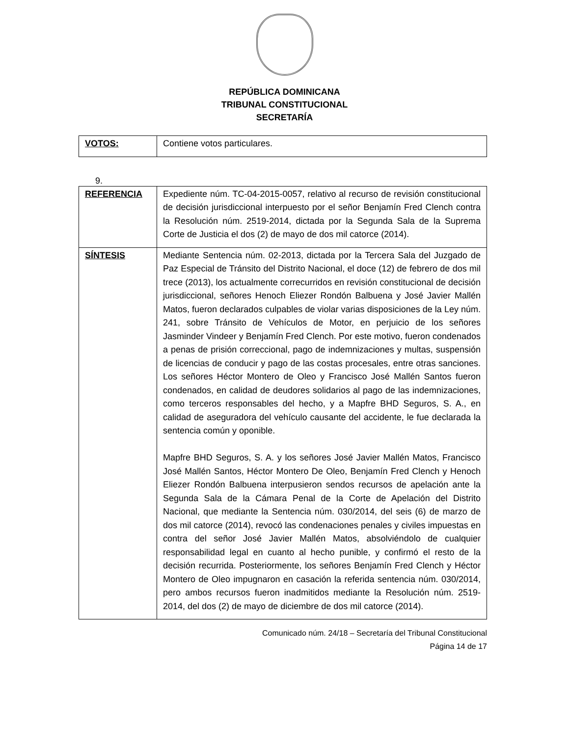REPÚBLICA DOMINICANA
TRIBUNAL CONSTITUCIONAL
SECRETARÍA
| VOTOS: | Contiene votos particulares. |
9.
| REFERENCIA | Expediente núm. TC-04-2015-0057, relativo al recurso de revisión constitucional de decisión jurisdiccional interpuesto por el señor Benjamín Fred Clench contra la Resolución núm. 2519-2014, dictada por la Segunda Sala de la Suprema Corte de Justicia el dos (2) de mayo de dos mil catorce (2014). |
| SÍNTESIS | Mediante Sentencia núm. 02-2013, dictada por la Tercera Sala del Juzgado de Paz Especial de Tránsito del Distrito Nacional, el doce (12) de febrero de dos mil trece (2013), los actualmente correcurridos en revisión constitucional de decisión jurisdiccional, señores Henoch Eliezer Rondón Balbuena y José Javier Mallén Matos, fueron declarados culpables de violar varias disposiciones de la Ley núm. 241, sobre Tránsito de Vehículos de Motor, en perjuicio de los señores Jasminder Vindeer y Benjamín Fred Clench. Por este motivo, fueron condenados a penas de prisión correccional, pago de indemnizaciones y multas, suspensión de licencias de conducir y pago de las costas procesales, entre otras sanciones. Los señores Héctor Montero de Oleo y Francisco José Mallén Santos fueron condenados, en calidad de deudores solidarios al pago de las indemnizaciones, como terceros responsables del hecho, y a Mapfre BHD Seguros, S. A., en calidad de aseguradora del vehículo causante del accidente, le fue declarada la sentencia común y oponible. Mapfre BHD Seguros, S. A. y los señores José Javier Mallén Matos, Francisco José Mallén Santos, Héctor Montero De Oleo, Benjamín Fred Clench y Henoch Eliezer Rondón Balbuena interpusieron sendos recursos de apelación ante la Segunda Sala de la Cámara Penal de la Corte de Apelación del Distrito Nacional, que mediante la Sentencia núm. 030/2014, del seis (6) de marzo de dos mil catorce (2014), revocó las condenaciones penales y civiles impuestas en contra del señor José Javier Mallén Matos, absolviéndolo de cualquier responsabilidad legal en cuanto al hecho punible, y confirmó el resto de la decisión recurrida. Posteriormente, los señores Benjamín Fred Clench y Héctor Montero de Oleo impugnaron en casación la referida sentencia núm. 030/2014, pero ambos recursos fueron inadmitidos mediante la Resolución núm. 2519-2014, del dos (2) de mayo de diciembre de dos mil catorce (2014). |
Comunicado núm. 24/18 – Secretaría del Tribunal Constitucional
Página 14 de 17